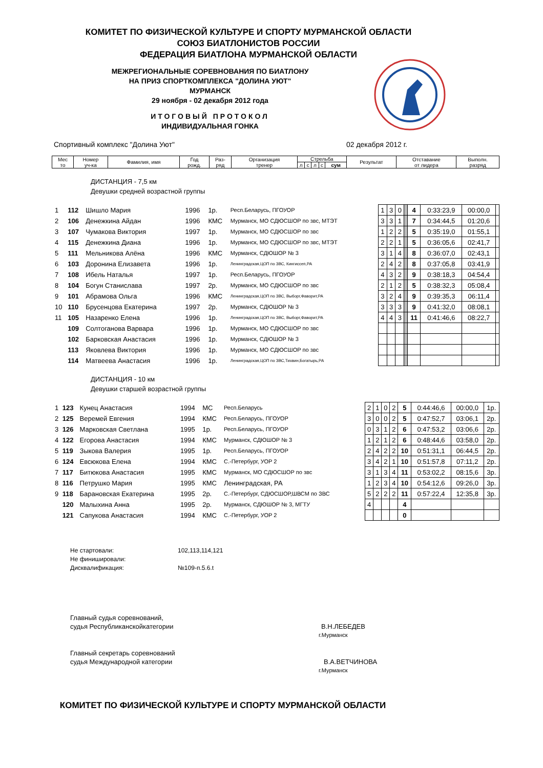КОМИТЕТ ПО ФИЗИЧЕСКОЙ КУЛЬТУРЕ И СПОРТУ МУРМАНСКОЙ ОБЛАСТИ
СОЮЗ БИАТЛОНИСТОВ РОССИИ
ФЕДЕРАЦИЯ БИАТЛОНА МУРМАНСКОЙ ОБЛАСТИ
МЕЖРЕГИОНАЛЬНЫЕ СОРЕВНОВАНИЯ ПО БИАТЛОНУ
НА ПРИЗ СПОРТКОМПЛЕКСА "ДОЛИНА УЮТ"
МУРМАНСК
29 ноября - 02 декабря 2012 года
ИТОГОВЫЙ ПРОТОКОЛ
ИНДИВИДУАЛЬНАЯ ГОНКА
Спортивный комплекс "Долина Уют" 02 декабря 2012 г.
| Мес то | Номер уч-ка | Фамилия, имя | Год рожд. | Раз- ряд | Организация тренер | Стрельба | | | | | Результат | Отставание от лидера | Выполн. разряд |
| | | | | | | л | с | л | с | сум | | | |
ДИСТАНЦИЯ - 7,5 км
Девушки средней возрастной группы
| 1 | 112 | Шишло Мария | 1996 | 1р. | Респ.Беларусь, ПГОУОР | 1 | 3 | 0 | | 4 | 0:33:23,9 | 00:00,0 | |
| 2 | 106 | Денежкина Айдан | 1996 | КМС | Мурманск, МО СДЮСШОР по звс, МТЭТ | 3 | 3 | 1 | | 7 | 0:34:44,5 | 01:20,6 | |
| 3 | 107 | Чумакова Виктория | 1997 | 1р. | Мурманск, МО СДЮСШОР по звс | 1 | 2 | 2 | | 5 | 0:35:19,0 | 01:55,1 | |
| 4 | 115 | Денежкина Диана | 1996 | 1р. | Мурманск, МО СДЮСШОР по звс, МТЭТ | 2 | 2 | 1 | | 5 | 0:36:05,6 | 02:41,7 | |
| 5 | 111 | Мельникова Алёна | 1996 | КМС | Мурманск, СДЮШОР № 3 | 3 | 1 | 4 | | 8 | 0:36:07,0 | 02:43,1 | |
| 6 | 103 | Доронина Елизавета | 1996 | 1р. | Ленинградская,ЦОП по ЗВС, Кингиссеп,РА | 2 | 4 | 2 | | 8 | 0:37:05,8 | 03:41,9 | |
| 7 | 108 | Ибель Наталья | 1997 | 1р. | Респ.Беларусь, ПГОУОР | 4 | 3 | 2 | | 9 | 0:38:18,3 | 04:54,4 | |
| 8 | 104 | Богун Станислава | 1997 | 2р. | Мурманск, МО СДЮСШОР по звс | 2 | 1 | 2 | | 5 | 0:38:32,3 | 05:08,4 | |
| 9 | 101 | Абрамова Ольга | 1996 | КМС | Ленинградская,ЦОП по ЗВС, Выборг,Фаворит,РА | 3 | 2 | 4 | | 9 | 0:39:35,3 | 06:11,4 | |
| 10 | 110 | Брусенцова Екатерина | 1997 | 2р. | Мурманск, СДЮШОР № 3 | 3 | 3 | 3 | | 9 | 0:41:32,0 | 08:08,1 | |
| 11 | 105 | Назаренко Елена | 1996 | 1р. | Ленинградская,ЦОП по ЗВС, Выборг,Фаворит,РА | 4 | 4 | 3 | | 11 | 0:41:46,6 | 08:22,7 | |
| | 109 | Солтоганова Варвара | 1996 | 1р. | Мурманск, МО СДЮСШОР по звс | | | | | | | | |
| | 102 | Барковская Анастасия | 1996 | 1р. | Мурманск, СДЮШОР № 3 | | | | | | | | |
| | 113 | Яковлева Виктория | 1996 | 1р. | Мурманск, МО СДЮСШОР по звс | | | | | | | | |
| | 114 | Матвеева Анастасия | 1996 | 1р. | Ленинградская,ЦОП по ЗВС,Тихвин,Богатырь,РА | | | | | | | | |
ДИСТАНЦИЯ - 10 км
Девушки старшей возрастной группы
| 1 | 123 | Кунец Анастасия | 1994 | МС | Респ.Беларусь | 2 | 1 | 0 | 2 | 5 | 0:44:46,6 | 00:00,0 | 1р. |
| 2 | 125 | Веремей Евгения | 1994 | КМС | Респ.Беларусь, ПГОУОР | 3 | 0 | 0 | 2 | 5 | 0:47:52,7 | 03:06,1 | 2р. |
| 3 | 126 | Марковская Светлана | 1995 | 1р. | Респ.Беларусь, ПГОУОР | 0 | 3 | 1 | 2 | 6 | 0:47:53,2 | 03:06,6 | 2р. |
| 4 | 122 | Егорова Анастасия | 1994 | КМС | Мурманск, СДЮШОР № 3 | 1 | 2 | 1 | 2 | 6 | 0:48:44,6 | 03:58,0 | 2р. |
| 5 | 119 | Зыкова Валерия | 1995 | 1р. | Респ.Беларусь, ПГОУОР | 2 | 4 | 2 | 2 | 10 | 0:51:31,1 | 06:44,5 | 2р. |
| 6 | 124 | Евсюкова Елена | 1994 | КМС | С.-Петербург, УОР 2 | 3 | 4 | 2 | 1 | 10 | 0:51:57,8 | 07:11,2 | 2р. |
| 7 | 117 | Битюкова Анастасия | 1995 | КМС | Мурманск, МО СДЮСШОР по звс | 3 | 1 | 3 | 4 | 11 | 0:53:02,2 | 08:15,6 | 3р. |
| 8 | 116 | Петрушко Мария | 1995 | КМС | Ленинградская, РА | 1 | 2 | 3 | 4 | 10 | 0:54:12,6 | 09:26,0 | 3р. |
| 9 | 118 | Барановская Екатерина | 1995 | 2р. | С.-Петербург, СДЮСШОР,ШВСМ по ЗВС | 5 | 2 | 2 | 2 | 11 | 0:57:22,4 | 12:35,8 | 3р. |
| | 120 | Малыхина Анна | 1995 | 2р. | Мурманск, СДЮШОР № 3, МГТУ | 4 | | | | 4 | | | |
| | 121 | Сапукова Анастасия | 1994 | КМС | С.-Петербург, УОР 2 | | | | | 0 | | | |
Не стартовали: 102,113,114,121
Не финишировали:
Дисквалификация: №109-п.5.6.t
Главный судья соревнований,
судья Республиканскойкатегории В.Н.ЛЕБЕДЕВ
г.Мурманск
Главный секретарь соревнований
судья Международной категории В.А.ВЕТЧИНОВА
г.Мурманск
КОМИТЕТ ПО ФИЗИЧЕСКОЙ КУЛЬТУРЕ И СПОРТУ МУРМАНСКОЙ ОБЛАСТИ